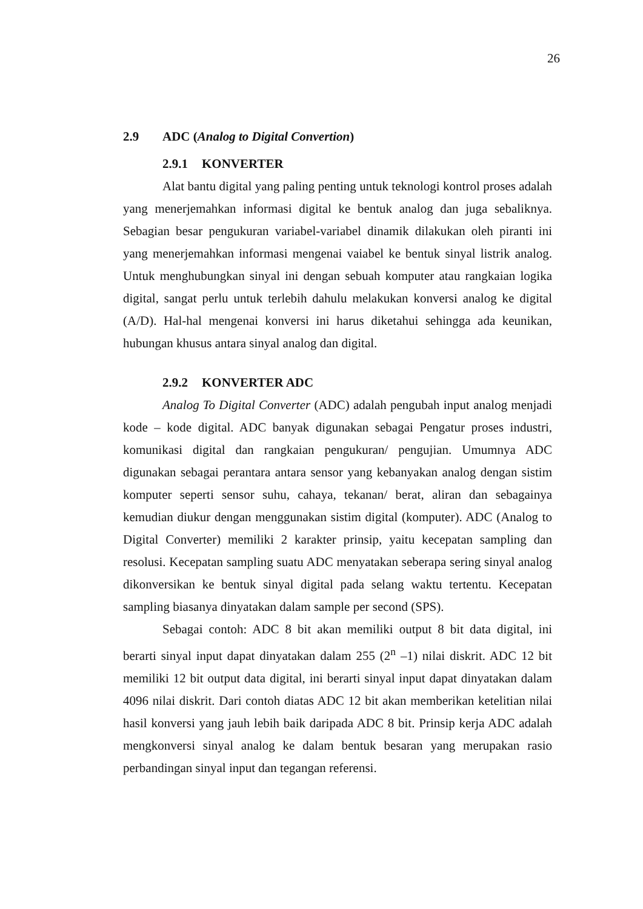26
2.9 ADC (Analog to Digital Convertion)
2.9.1 KONVERTER
Alat bantu digital yang paling penting untuk teknologi kontrol proses adalah yang menerjemahkan informasi digital ke bentuk analog dan juga sebaliknya. Sebagian besar pengukuran variabel-variabel dinamik dilakukan oleh piranti ini yang menerjemahkan informasi mengenai vaiabel ke bentuk sinyal listrik analog. Untuk menghubungkan sinyal ini dengan sebuah komputer atau rangkaian logika digital, sangat perlu untuk terlebih dahulu melakukan konversi analog ke digital (A/D). Hal-hal mengenai konversi ini harus diketahui sehingga ada keunikan, hubungan khusus antara sinyal analog dan digital.
2.9.2 KONVERTER ADC
Analog To Digital Converter (ADC) adalah pengubah input analog menjadi kode – kode digital. ADC banyak digunakan sebagai Pengatur proses industri, komunikasi digital dan rangkaian pengukuran/ pengujian. Umumnya ADC digunakan sebagai perantara antara sensor yang kebanyakan analog dengan sistim komputer seperti sensor suhu, cahaya, tekanan/ berat, aliran dan sebagainya kemudian diukur dengan menggunakan sistim digital (komputer). ADC (Analog to Digital Converter) memiliki 2 karakter prinsip, yaitu kecepatan sampling dan resolusi. Kecepatan sampling suatu ADC menyatakan seberapa sering sinyal analog dikonversikan ke bentuk sinyal digital pada selang waktu tertentu. Kecepatan sampling biasanya dinyatakan dalam sample per second (SPS).
Sebagai contoh: ADC 8 bit akan memiliki output 8 bit data digital, ini berarti sinyal input dapat dinyatakan dalam 255 (2<sup>n</sup> –1) nilai diskrit. ADC 12 bit memiliki 12 bit output data digital, ini berarti sinyal input dapat dinyatakan dalam 4096 nilai diskrit. Dari contoh diatas ADC 12 bit akan memberikan ketelitian nilai hasil konversi yang jauh lebih baik daripada ADC 8 bit. Prinsip kerja ADC adalah mengkonversi sinyal analog ke dalam bentuk besaran yang merupakan rasio perbandingan sinyal input dan tegangan referensi.